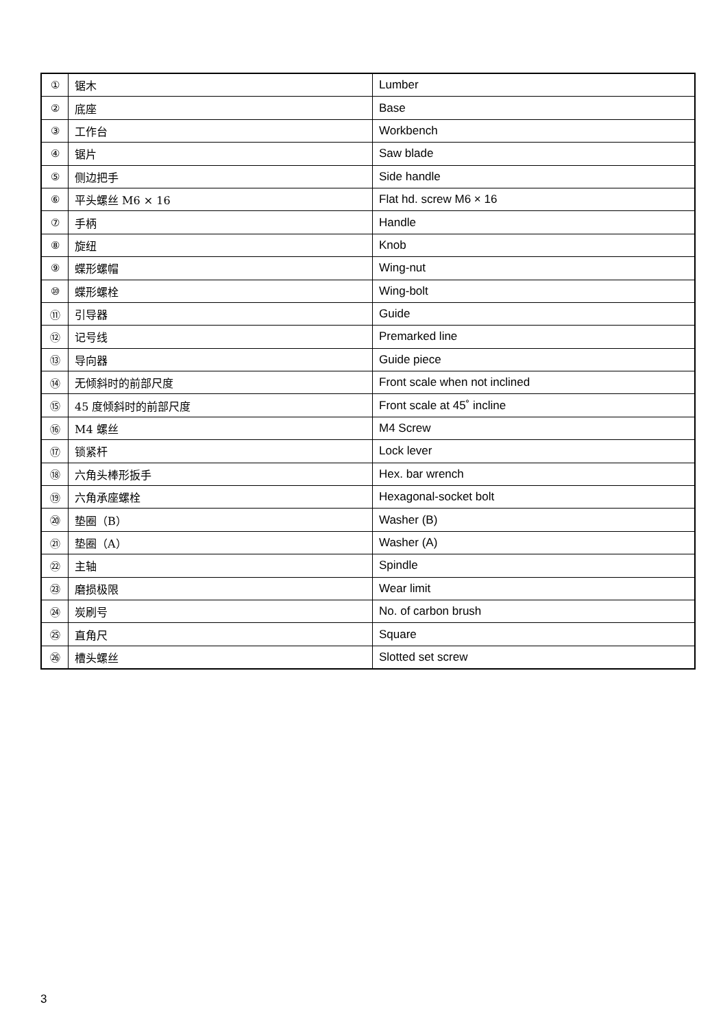| ① | 锯木 | Lumber |
| ② | 底座 | Base |
| ③ | 工作台 | Workbench |
| ④ | 锯片 | Saw blade |
| ⑤ | 侧边把手 | Side handle |
| ⑥ | 平头螺丝 M6 × 16 | Flat hd. screw M6 × 16 |
| ⑦ | 手柄 | Handle |
| ⑧ | 旋纽 | Knob |
| ⑨ | 蝶形螺帽 | Wing-nut |
| ⑩ | 蝶形螺栓 | Wing-bolt |
| ⑪ | 引导器 | Guide |
| ⑫ | 记号线 | Premarked line |
| ⑬ | 导向器 | Guide piece |
| ⑭ | 无倾斜时的前部尺度 | Front scale when not inclined |
| ⑮ | 45 度倾斜时的前部尺度 | Front scale at 45˚ incline |
| ⑯ | M4 螺丝 | M4 Screw |
| ⑰ | 锁紧杆 | Lock lever |
| ⑱ | 六角头棒形扳手 | Hex. bar wrench |
| ⑲ | 六角承座螺栓 | Hexagonal-socket bolt |
| ⑳ | 垫圈（B） | Washer (B) |
| ㉑ | 垫圈（A） | Washer (A) |
| ㉒ | 主轴 | Spindle |
| ㉓ | 磨损极限 | Wear limit |
| ㉔ | 炭刷号 | No. of carbon brush |
| ㉕ | 直角尺 | Square |
| ㉖ | 槽头螺丝 | Slotted set screw |
3